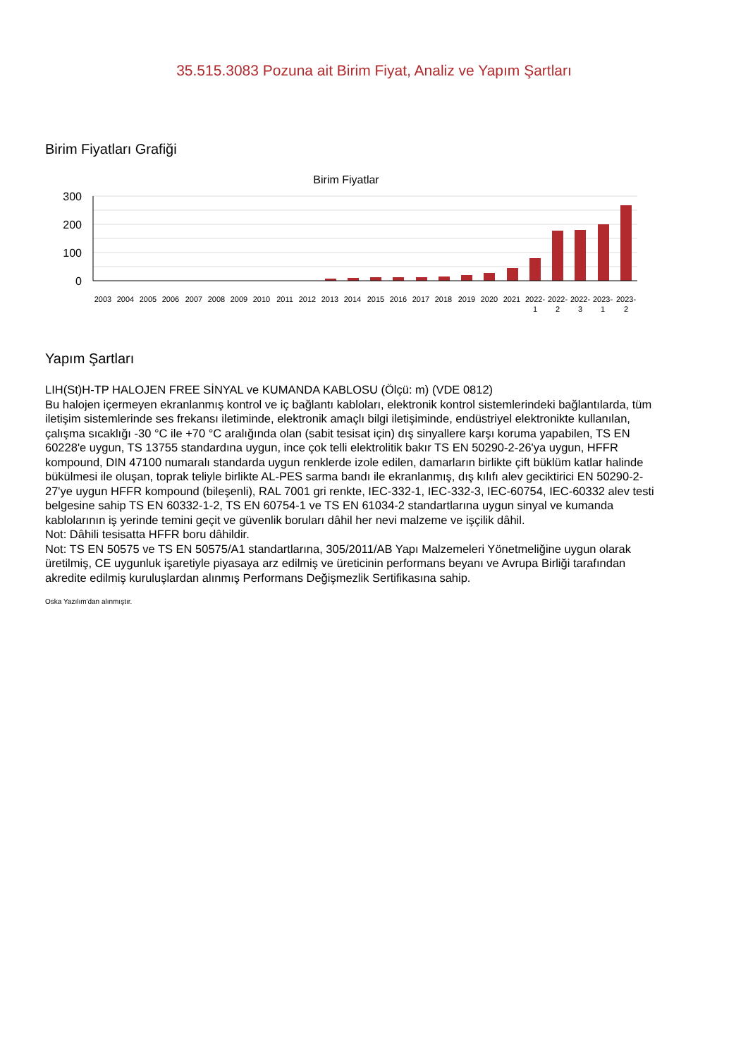35.515.3083 Pozuna ait Birim Fiyat, Analiz ve Yapım Şartları
Birim Fiyatları Grafiği
Birim Fiyatlar
300
200
100
0
2003
2004
2005
2006
2007
2008
2009
2010
2011
2012
2013
2014
2015
2016
2017
2018
2019
2020
2021
2022-
1
2022-
2
2022-
3
2023-
1
2023-
2
Yapım Şartları
LIH(St)H-TP HALOJEN FREE SİNYAL ve KUMANDA KABLOSU (Ölçü: m) (VDE 0812)
Bu halojen içermeyen ekranlanmış kontrol ve iç bağlantı kabloları, elektronik kontrol sistemlerindeki bağlantılarda, tüm iletişim sistemlerinde ses frekansı iletiminde, elektronik amaçlı bilgi iletişiminde, endüstriyel elektronikte kullanılan, çalışma sıcaklığı -30 °C ile +70 °C aralığında olan (sabit tesisat için) dış sinyallere karşı koruma yapabilen, TS EN 60228'e uygun, TS 13755 standardına uygun, ince çok telli elektrolitik bakır TS EN 50290-2-26'ya uygun, HFFR kompound, DIN 47100 numaralı standarda uygun renklerde izole edilen, damarların birlikte çift büklüm katlar halinde bükülmesi ile oluşan, toprak teliyle birlikte AL-PES sarma bandı ile ekranlanmış, dış kılıfı alev geciktirici EN 50290-2-27'ye uygun HFFR kompound (bileşenli), RAL 7001 gri renkte, IEC-332-1, IEC-332-3, IEC-60754, IEC-60332 alev testi belgesine sahip TS EN 60332-1-2, TS EN 60754-1 ve TS EN 61034-2 standartlarına uygun sinyal ve kumanda kablolarının iş yerinde temini geçit ve güvenlik boruları dâhil her nevi malzeme ve işçilik dâhil.
Not: Dâhili tesisatta HFFR boru dâhildir.
Not: TS EN 50575 ve TS EN 50575/A1 standartlarına, 305/2011/AB Yapı Malzemeleri Yönetmeliğine uygun olarak üretilmiş, CE uygunluk işaretiyle piyasaya arz edilmiş ve üreticinin performans beyanı ve Avrupa Birliği tarafından akredite edilmiş kuruluşlardan alınmış Performans Değişmezlik Sertifikasına sahip.
Oska Yazılım'dan alınmıştır.